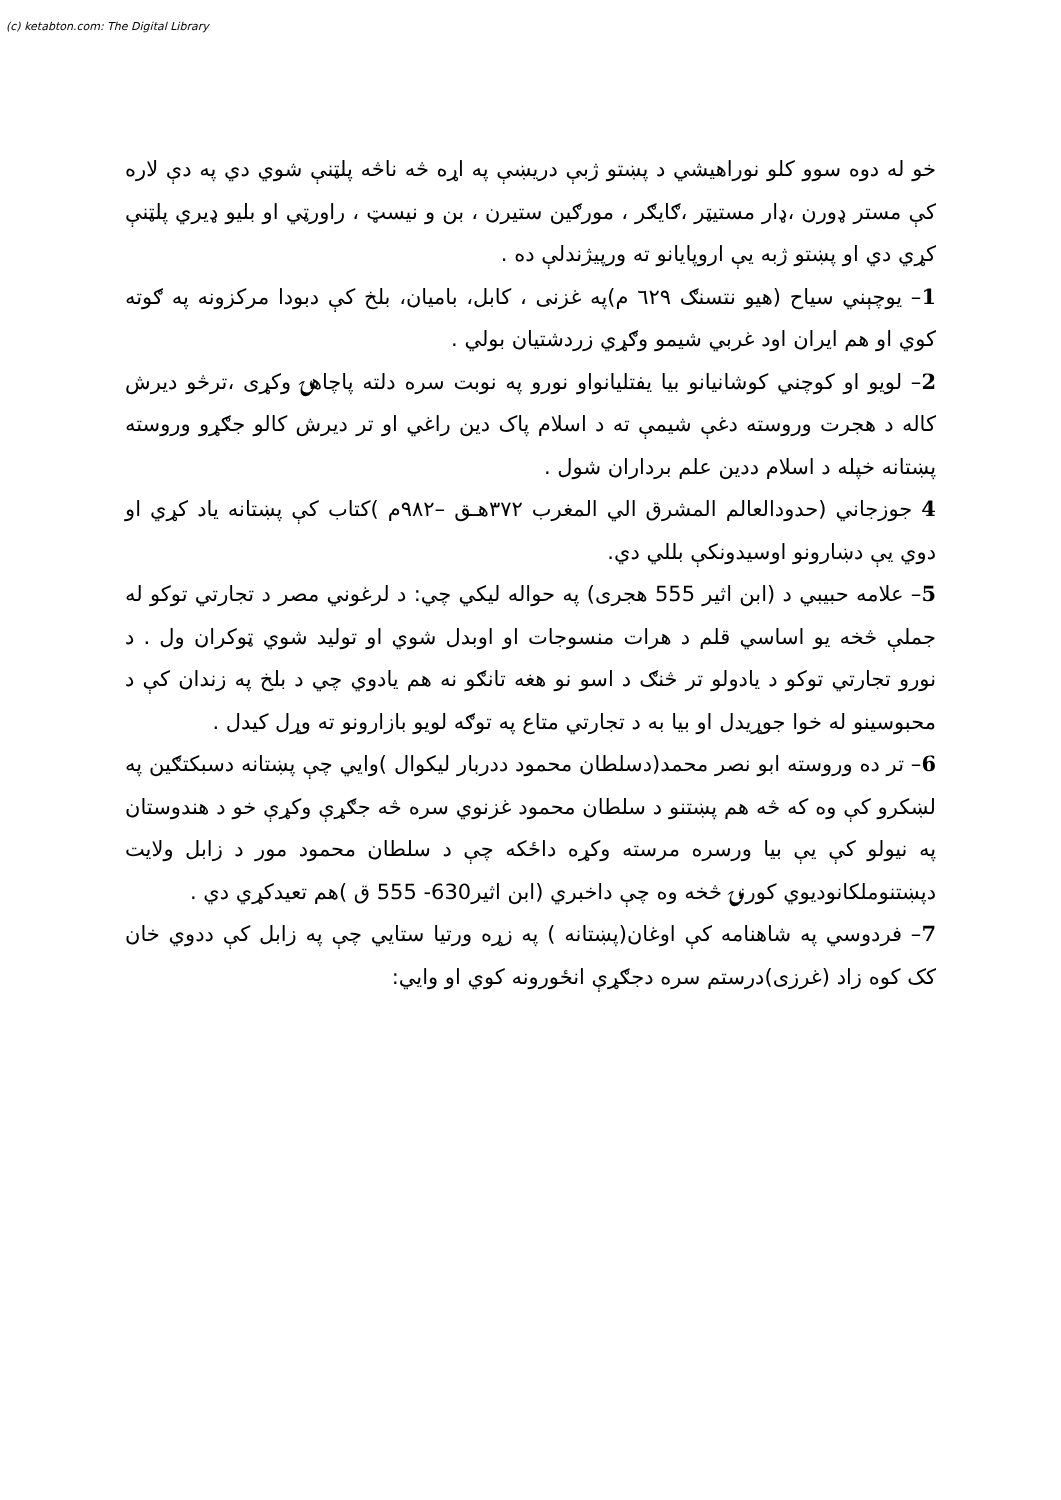(c) ketabton.com: The Digital Library
خو له دوه سوو کلو نوراهیشي د پښتو ژبې دريښې په اړه څه ناڅه پلټنې شوي دي په دې لاره کې مستر ډورن ،ډار مستيټر ،ګایګر ، مورګین ستیرن ، بن و نیسټ ، راورټي او بلیو ډیري پلټنې کړي دي او پښتو ژبه يې اروپایانو ته ورپیژندلې ده .
1– یوچېني سیاح (هیو نتسنګ ٦٢٩ م)په غزنی ، کابل، بامیان، بلخ کې دبودا مرکزونه په ګوته کوي او هم ایران اود غربي شیمو وګړي زردشتیان بولي .
2– لویو او کوچني کوشانیانو بیا یفتلیانواو نورو په نوبت سره دلته پاچاهۍ وکړی ،ترڅو دیرش کاله د هجرت وروسته دغې شیمې ته د اسلام پاک دین راغي او تر دیرش کالو جګړو وروسته پښتانه خپله د اسلام ددین علم برداران شول .
4 جوزجاني (حدودالعالم المشرق الي المغرب ٣٧٢هـق –٩٨٢م )کتاب کې پښتانه یاد کړي او دوي یې دښارونو اوسیدونکې بللي دي.
5– علامه حبیبي د (ابن اثیر 555 هجری) په حواله لیکي چي: د لرغوني مصر د تجارتي توکو له جملې څخه یو اساسي قلم د هرات منسوجات او اوبدل شوي او تولید شوي ټوکران ول . د نورو تجارتي توکو د یادولو تر څنګ د اسو نو هغه تانګو نه هم یادوي چي د بلخ په زندان کې د محبوسینو له خوا جوړیدل او بیا به د تجارتي متاع په توګه لویو بازارونو ته وړل کیدل .
6– تر ده وروسته ابو نصر محمد(دسلطان محمود ددربار لیکوال )وایي چې پښتانه دسبکتګین په لښکرو کې وه که څه هم پښتنو د سلطان محمود غزنوي سره څه جګړې وکړې خو د هندوستان په نیولو کې یې بیا ورسره مرسته وکړه داځکه چې د سلطان محمود مور د زابل ولایت دپښتنوملکانودیوي کورنۍ څخه وه چې داخبري (ابن اثیر630- 555 ق )هم تعیدکړي دي .
7– فردوسي په شاهنامه کې اوغان(پښتانه ) په زړه ورتیا ستایي چې په زابل کې ددوي خان کک کوه زاد (غرزی)درستم سره دجګړې انځورونه کوي او وایي: